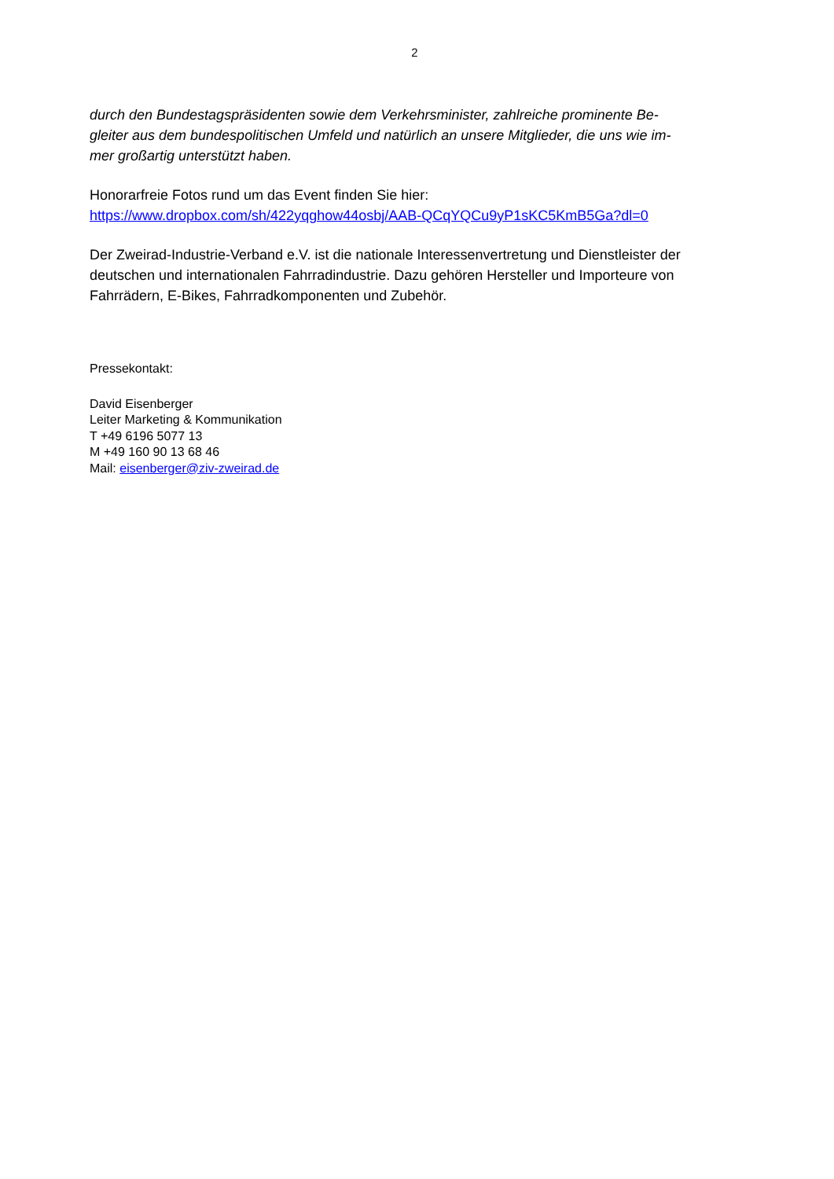2
durch den Bundestagspräsidenten sowie dem Verkehrsminister, zahlreiche prominente Be-
gleiter aus dem bundespolitischen Umfeld und natürlich an unsere Mitglieder, die uns wie im-
mer großartig unterstützt haben.
Honorarfreie Fotos rund um das Event finden Sie hier:
https://www.dropbox.com/sh/422yqghow44osbj/AAB-QCqYQCu9yP1sKC5KmB5Ga?dl=0
Der Zweirad-Industrie-Verband e.V. ist die nationale Interessenvertretung und Dienstleister der deutschen und internationalen Fahrradindustrie. Dazu gehören Hersteller und Importeure von Fahrrädern, E-Bikes, Fahrradkomponenten und Zubehör.
Pressekontakt:
David Eisenberger
Leiter Marketing & Kommunikation
T +49 6196 5077 13
M +49 160 90 13 68 46
Mail: eisenberger@ziv-zweirad.de